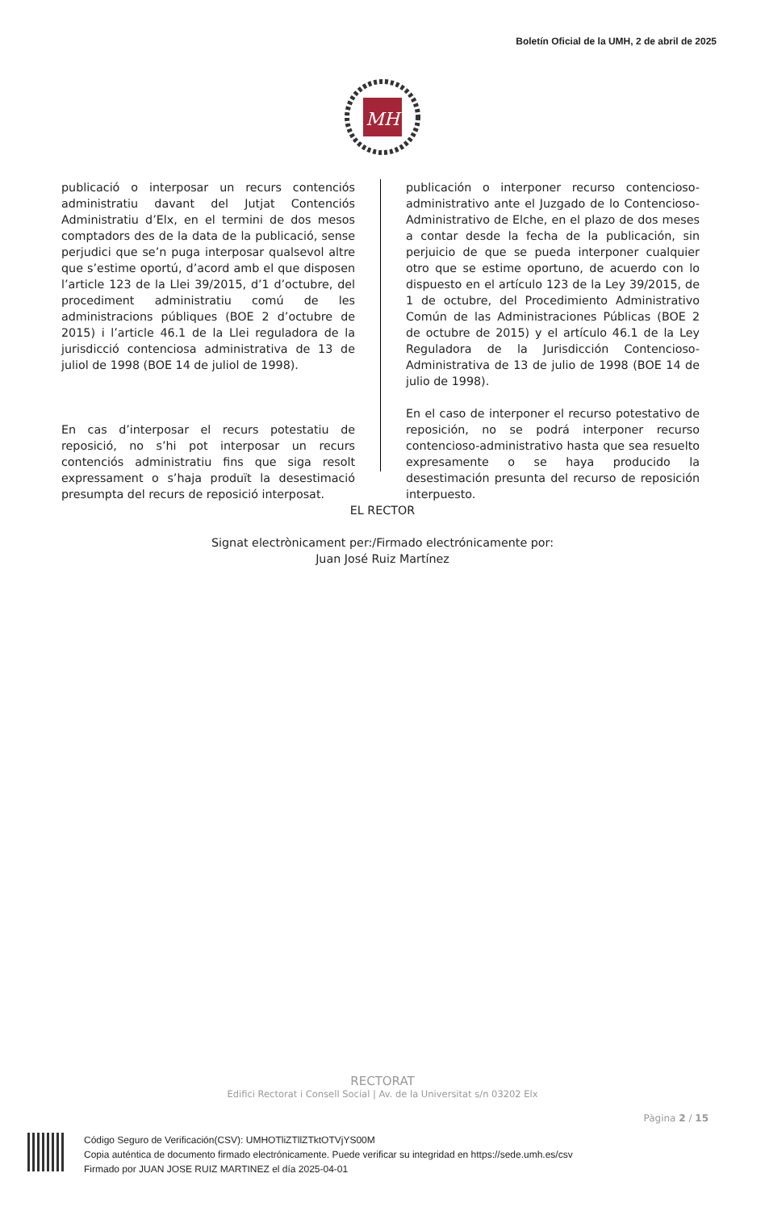Boletín Oficial de la UMH, 2 de abril de 2025
MH
publicació o interposar un recurs contenciós administratiu davant del Jutjat Contenciós Administratiu d’Elx, en el termini de dos mesos comptadors des de la data de la publicació, sense perjudici que se’n puga interposar qualsevol altre que s’estime oportú, d’acord amb el que disposen l’article 123 de la Llei 39/2015, d’1 d’octubre, del procediment administratiu comú de les administracions públiques (BOE 2 d’octubre de 2015) i l’article 46.1 de la Llei reguladora de la jurisdicció contenciosa administrativa de 13 de juliol de 1998 (BOE 14 de juliol de 1998).
En cas d’interposar el recurs potestatiu de reposició, no s’hi pot interposar un recurs contenciós administratiu fins que siga resolt expressament o s’haja produït la desestimació presumpta del recurs de reposició interposat.
publicación o interponer recurso contencioso-administrativo ante el Juzgado de lo Contencioso-Administrativo de Elche, en el plazo de dos meses a contar desde la fecha de la publicación, sin perjuicio de que se pueda interponer cualquier otro que se estime oportuno, de acuerdo con lo dispuesto en el artículo 123 de la Ley 39/2015, de 1 de octubre, del Procedimiento Administrativo Común de las Administraciones Públicas (BOE 2 de octubre de 2015) y el artículo 46.1 de la Ley Reguladora de la Jurisdicción Contencioso-Administrativa de 13 de julio de 1998 (BOE 14 de julio de 1998).
En el caso de interponer el recurso potestativo de reposición, no se podrá interponer recurso contencioso-administrativo hasta que sea resuelto expresamente o se haya producido la desestimación presunta del recurso de reposición interpuesto.
EL RECTOR
Signat electrònicament per:/Firmado electrónicamente por:
Juan José Ruiz Martínez
RECTORAT
Edifici Rectorat i Consell Social | Av. de la Universitat s/n 03202 Elx
Pàgina 2 / 15
Código Seguro de Verificación(CSV): UMHOTliZTllZTktOTVjYS00M
Copia auténtica de documento firmado electrónicamente. Puede verificar su integridad en https://sede.umh.es/csv
Firmado por JUAN JOSE RUIZ MARTINEZ el día 2025-04-01